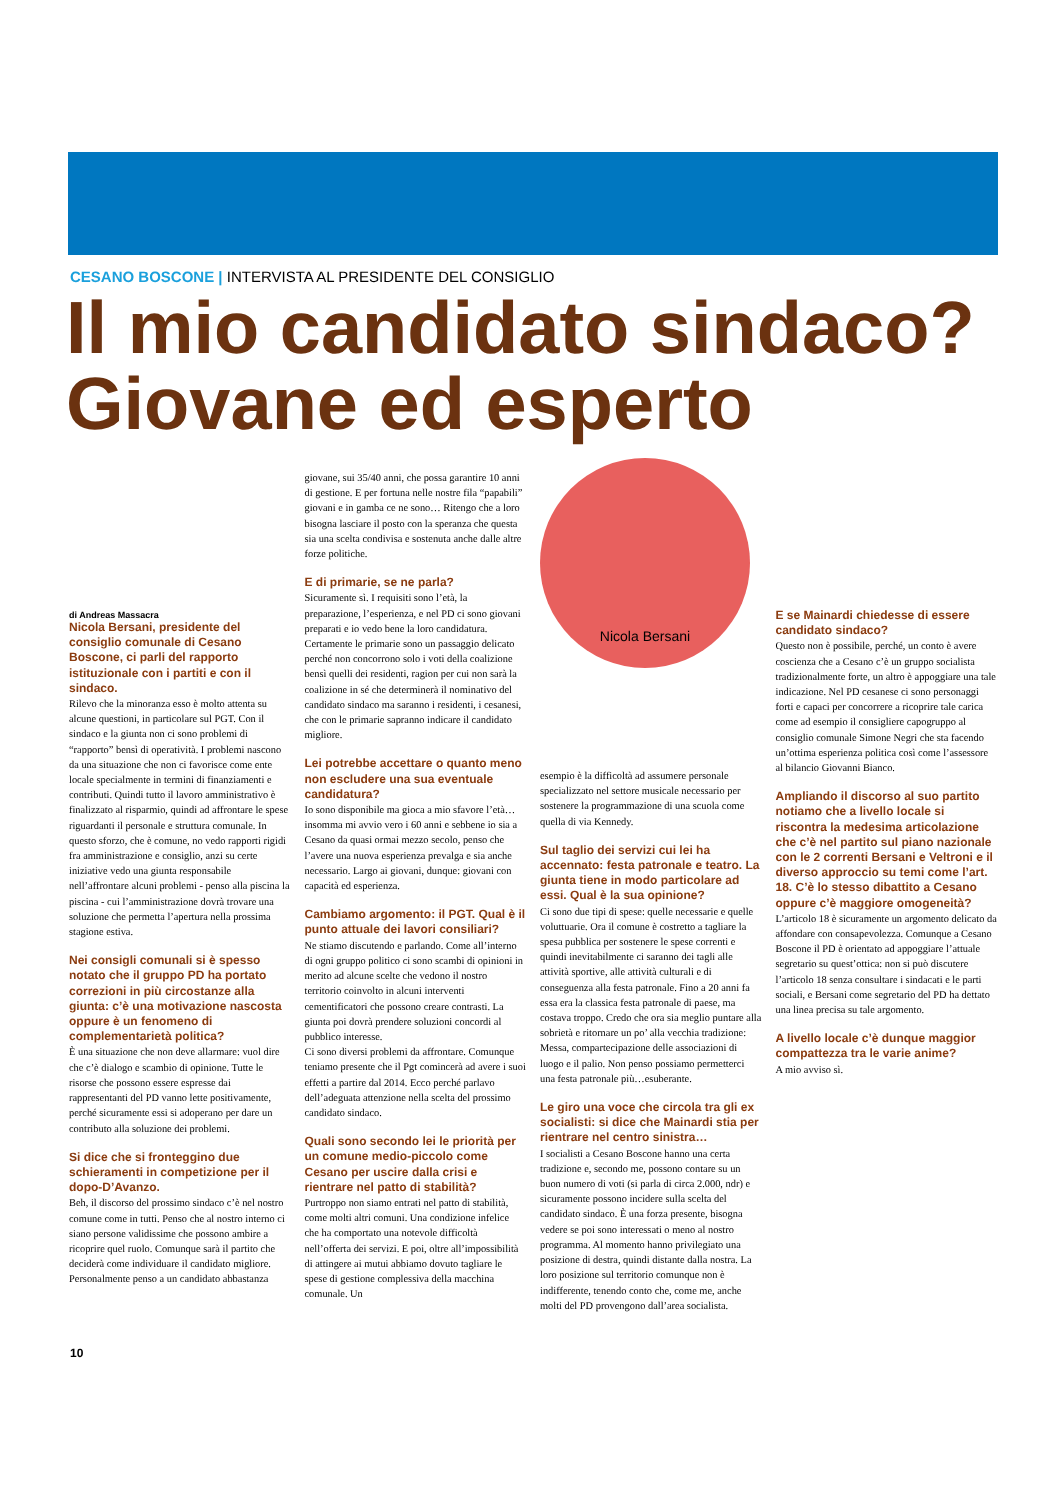CESANO BOSCONE | INTERVISTA AL PRESIDENTE DEL CONSIGLIO
Il mio candidato sindaco?
Giovane ed esperto
di Andreas Massacra
Nicola Bersani, presidente del consiglio comunale di Cesano Boscone, ci parli del rapporto istituzionale con i partiti e con il sindaco.
Rilevo che la minoranza esso è molto attenta su alcune questioni, in particolare sul PGT. Con il sindaco e la giunta non ci sono problemi di “rapporto” bensì di operatività. I problemi nascono da una situazione che non ci favorisce come ente locale specialmente in termini di finanziamenti e contributi. Quindi tutto il lavoro amministrativo è finalizzato al risparmio, quindi ad affrontare le spese riguardanti il personale e struttura comunale. In questo sforzo, che è comune, no vedo rapporti rigidi fra amministrazione e consiglio, anzi su certe iniziative vedo una giunta responsabile nell’affrontare alcuni problemi - penso alla piscina la piscina - cui l’amministrazione dovrà trovare una soluzione che permetta l’apertura nella prossima stagione estiva.
Nei consigli comunali si è spesso notato che il gruppo PD ha portato correzioni in più circostanze alla giunta: c’è una motivazione nascosta oppure è un fenomeno di complementarietà politica?
È una situazione che non deve allarmare: vuol dire che c’è dialogo e scambio di opinione. Tutte le risorse che possono essere espresse dai rappresentanti del PD vanno lette positivamente, perché sicuramente essi si adoperano per dare un contributo alla soluzione dei problemi.
Si dice che si fronteggino due schieramenti in competizione per il dopo-D’Avanzo.
Beh, il discorso del prossimo sindaco c’è nel nostro comune come in tutti. Penso che al nostro interno ci siano persone validissime che possono ambire a ricoprire quel ruolo. Comunque sarà il partito che deciderà come individuare il candidato migliore. Personalmente penso a un candidato abbastanza
giovane, sui 35/40 anni, che possa garantire 10 anni di gestione. E per fortuna nelle nostre fila “papabili” giovani e in gamba ce ne sono… Ritengo che a loro bisogna lasciare il posto con la speranza che questa sia una scelta condivisa e sostenuta anche dalle altre forze politiche.
E di primarie, se ne parla?
Sicuramente sì. I requisiti sono l’età, la preparazione, l’esperienza, e nel PD ci sono giovani preparati e io vedo bene la loro candidatura. Certamente le primarie sono un passaggio delicato perché non concorrono solo i voti della coalizione bensì quelli dei residenti, ragion per cui non sarà la coalizione in sé che determinerà il nominativo del candidato sindaco ma saranno i residenti, i cesanesi, che con le primarie sapranno indicare il candidato migliore.
Lei potrebbe accettare o quanto meno non escludere una sua eventuale candidatura?
Io sono disponibile ma gioca a mio sfavore l’età… insomma mi avvio vero i 60 anni e sebbene io sia a Cesano da quasi ormai mezzo secolo, penso che l’avere una nuova esperienza prevalga e sia anche necessario. Largo ai giovani, dunque: giovani con capacità ed esperienza.
Cambiamo argomento: il PGT. Qual è il punto attuale dei lavori consiliari?
Ne stiamo discutendo e parlando. Come all’interno di ogni gruppo politico ci sono scambi di opinioni in merito ad alcune scelte che vedono il nostro territorio coinvolto in alcuni interventi cementificatori che possono creare contrasti. La giunta poi dovrà prendere soluzioni concordi al pubblico interesse.
Ci sono diversi problemi da affrontare. Comunque teniamo presente che il Pgt comincerà ad avere i suoi effetti a partire dal 2014. Ecco perché parlavo dell’adeguata attenzione nella scelta del prossimo candidato sindaco.
Quali sono secondo lei le priorità per un comune medio-piccolo come Cesano per uscire dalla crisi e rientrare nel patto di stabilità?
Purtroppo non siamo entrati nel patto di stabilità, come molti altri comuni. Una condizione infelice che ha comportato una notevole difficoltà nell’offerta dei servizi. E poi, oltre all’impossibilità di attingere ai mutui abbiamo dovuto tagliare le spese di gestione complessiva della macchina comunale. Un
Nicola Bersani
esempio è la difficoltà ad assumere personale specializzato nel settore musicale necessario per sostenere la programmazione di una scuola come quella di via Kennedy.
Sul taglio dei servizi cui lei ha accennato: festa patronale e teatro. La giunta tiene in modo particolare ad essi. Qual è la sua opinione?
Ci sono due tipi di spese: quelle necessarie e quelle voluttuarie. Ora il comune è costretto a tagliare la spesa pubblica per sostenere le spese correnti e quindi inevitabilmente ci saranno dei tagli alle attività sportive, alle attività culturali e di conseguenza alla festa patronale. Fino a 20 anni fa essa era la classica festa patronale di paese, ma costava troppo. Credo che ora sia meglio puntare alla sobrietà e ritornare un po’ alla vecchia tradizione: Messa, compartecipazione delle associazioni di luogo e il palio. Non penso possiamo permetterci una festa patronale più…esuberante.
Le giro una voce che circola tra gli ex socialisti: si dice che Mainardi stia per rientrare nel centro sinistra…
I socialisti a Cesano Boscone hanno una certa tradizione e, secondo me, possono contare su un buon numero di voti (si parla di circa 2.000, ndr) e sicuramente possono incidere sulla scelta del candidato sindaco. È una forza presente, bisogna vedere se poi sono interessati o meno al nostro programma. Al momento hanno privilegiato una posizione di destra, quindi distante dalla nostra. La loro posizione sul territorio comunque non è indifferente, tenendo conto che, come me, anche molti del PD provengono dall’area socialista.
E se Mainardi chiedesse di essere candidato sindaco?
Questo non è possibile, perché, un conto è avere coscienza che a Cesano c’è un gruppo socialista tradizionalmente forte, un altro è appoggiare una tale indicazione. Nel PD cesanese ci sono personaggi forti e capaci per concorrere a ricoprire tale carica come ad esempio il consigliere capogruppo al consiglio comunale Simone Negri che sta facendo un’ottima esperienza politica così come l’assessore al bilancio Giovanni Bianco.
Ampliando il discorso al suo partito notiamo che a livello locale si riscontra la medesima articolazione che c’è nel partito sul piano nazionale con le 2 correnti Bersani e Veltroni e il diverso approccio su temi come l’art. 18. C’è lo stesso dibattito a Cesano oppure c’è maggiore omogeneità?
L’articolo 18 è sicuramente un argomento delicato da affondare con consapevolezza. Comunque a Cesano Boscone il PD è orientato ad appoggiare l’attuale segretario su quest’ottica: non si può discutere l’articolo 18 senza consultare i sindacati e le parti sociali, e Bersani come segretario del PD ha dettato una linea precisa su tale argomento.
A livello locale c’è dunque maggior compattezza tra le varie anime?
A mio avviso sì.
10